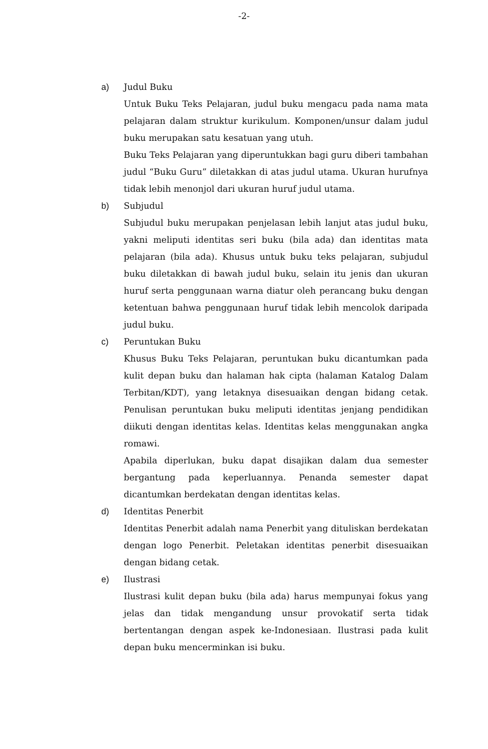-2-
a) Judul Buku
Untuk Buku Teks Pelajaran, judul buku mengacu pada nama mata pelajaran dalam struktur kurikulum. Komponen/unsur dalam judul buku merupakan satu kesatuan yang utuh.
Buku Teks Pelajaran yang diperuntukkan bagi guru diberi tambahan judul “Buku Guru” diletakkan di atas judul utama. Ukuran hurufnya tidak lebih menonjol dari ukuran huruf judul utama.
b) Subjudul
Subjudul buku merupakan penjelasan lebih lanjut atas judul buku, yakni meliputi identitas seri buku (bila ada) dan identitas mata pelajaran (bila ada). Khusus untuk buku teks pelajaran, subjudul buku diletakkan di bawah judul buku, selain itu jenis dan ukuran huruf serta penggunaan warna diatur oleh perancang buku dengan ketentuan bahwa penggunaan huruf tidak lebih mencolok daripada judul buku.
c) Peruntukan Buku
Khusus Buku Teks Pelajaran, peruntukan buku dicantumkan pada kulit depan buku dan halaman hak cipta (halaman Katalog Dalam Terbitan/KDT), yang letaknya disesuaikan dengan bidang cetak. Penulisan peruntukan buku meliputi identitas jenjang pendidikan diikuti dengan identitas kelas. Identitas kelas menggunakan angka romawi.
Apabila diperlukan, buku dapat disajikan dalam dua semester bergantung pada keperluannya. Penanda semester dapat dicantumkan berdekatan dengan identitas kelas.
d) Identitas Penerbit
Identitas Penerbit adalah nama Penerbit yang dituliskan berdekatan dengan logo Penerbit. Peletakan identitas penerbit disesuaikan dengan bidang cetak.
e) Ilustrasi
Ilustrasi kulit depan buku (bila ada) harus mempunyai fokus yang jelas dan tidak mengandung unsur provokatif serta tidak bertentangan dengan aspek ke-Indonesiaan. Ilustrasi pada kulit depan buku mencerminkan isi buku.